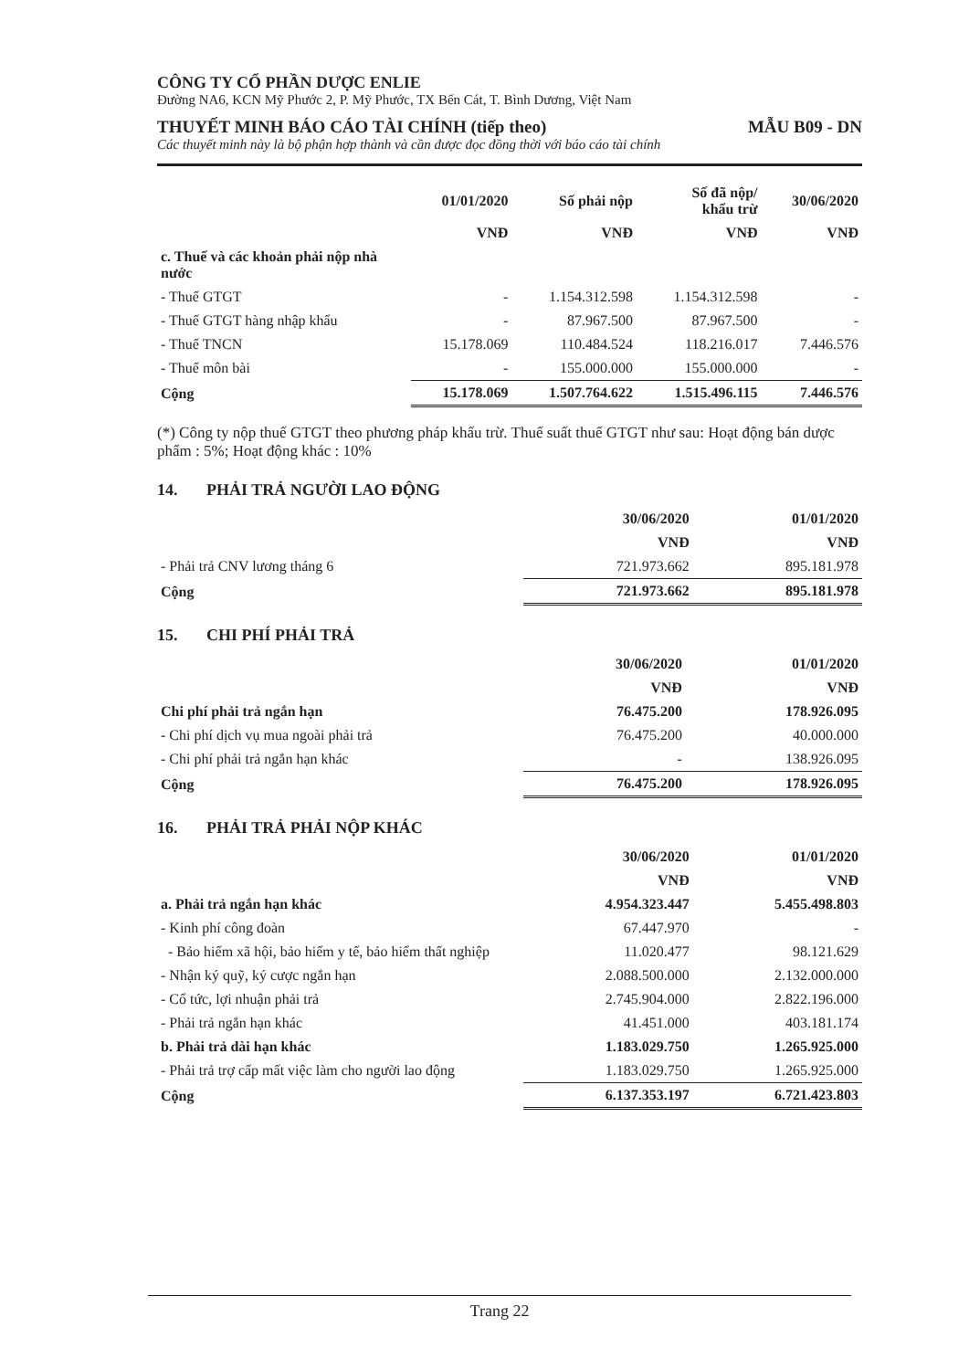CÔNG TY CỔ PHẦN DƯỢC ENLIE
Đường NA6, KCN Mỹ Phước 2, P. Mỹ Phước, TX Bến Cát, T. Bình Dương, Việt Nam
THUYẾT MINH BÁO CÁO TÀI CHÍNH (tiếp theo) MẪU B09 - DN
Các thuyết minh này là bộ phận hợp thành và cần được đọc đồng thời với báo cáo tài chính
| | 01/01/2020 | Số phải nộp | Số đã nộp/ khấu trừ | 30/06/2020 |
| --- | --- | --- | --- | --- |
| | VNĐ | VNĐ | VNĐ | VNĐ |
| c. Thuế và các khoản phải nộp nhà nước | | | | |
| - Thuế GTGT | - | 1.154.312.598 | 1.154.312.598 | - |
| - Thuế GTGT hàng nhập khẩu | - | 87.967.500 | 87.967.500 | - |
| - Thuế TNCN | 15.178.069 | 110.484.524 | 118.216.017 | 7.446.576 |
| - Thuế môn bài | - | 155.000.000 | 155.000.000 | - |
| Cộng | 15.178.069 | 1.507.764.622 | 1.515.496.115 | 7.446.576 |
(*) Công ty nộp thuế GTGT theo phương pháp khấu trừ. Thuế suất thuế GTGT như sau: Hoạt động bán dược phẩm : 5%; Hoạt động khác : 10%
14. PHẢI TRẢ NGƯỜI LAO ĐỘNG
| | 30/06/2020 | 01/01/2020 |
| --- | --- | --- |
| | VNĐ | VNĐ |
| - Phải trả CNV lương tháng 6 | 721.973.662 | 895.181.978 |
| Cộng | 721.973.662 | 895.181.978 |
15. CHI PHÍ PHẢI TRẢ
| | 30/06/2020 | 01/01/2020 |
| --- | --- | --- |
| | VNĐ | VNĐ |
| Chi phí phải trả ngắn hạn | 76.475.200 | 178.926.095 |
| - Chi phí dịch vụ mua ngoài phải trả | 76.475.200 | 40.000.000 |
| - Chi phí phải trả ngắn hạn khác | - | 138.926.095 |
| Cộng | 76.475.200 | 178.926.095 |
16. PHẢI TRẢ PHẢI NỘP KHÁC
| | 30/06/2020 | 01/01/2020 |
| --- | --- | --- |
| | VNĐ | VNĐ |
| a. Phải trả ngắn hạn khác | 4.954.323.447 | 5.455.498.803 |
| - Kinh phí công đoàn | 67.447.970 | - |
| - Bảo hiểm xã hội, bảo hiểm y tế, bảo hiểm thất nghiệp | 11.020.477 | 98.121.629 |
| - Nhận ký quỹ, ký cược ngắn hạn | 2.088.500.000 | 2.132.000.000 |
| - Cổ tức, lợi nhuận phải trả | 2.745.904.000 | 2.822.196.000 |
| - Phải trả ngắn hạn khác | 41.451.000 | 403.181.174 |
| b. Phải trả dài hạn khác | 1.183.029.750 | 1.265.925.000 |
| - Phải trả trợ cấp mất việc làm cho người lao động | 1.183.029.750 | 1.265.925.000 |
| Cộng | 6.137.353.197 | 6.721.423.803 |
Trang 22